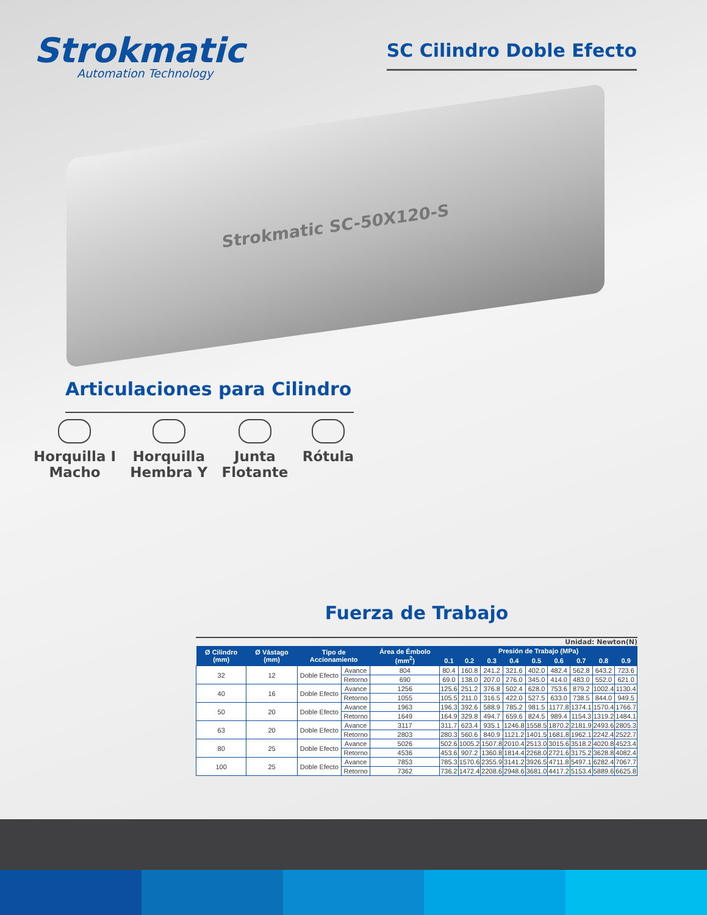Strokmatic
Automation Technology
SC Cilindro Doble Efecto
Strokmatic SC-50X120-S
Articulaciones para Cilindro
Horquilla I
Macho
Horquilla
Hembra Y
Junta
Flotante
Rótula
Fuerza de Trabajo
Unidad: Newton(N)
| Ø Cilindro (mm) | Ø Vástago (mm) | Tipo de Accionamiento | | Área de Émbolo (mm<sup>2</sup>) | Presión de Trabajo (MPa) | | | | | | | | |
| --- | --- | --- | --- | --- | --- | --- | --- | --- | --- | --- | --- | --- | --- |
| | | | | | 0.1 | 0.2 | 0.3 | 0.4 | 0.5 | 0.6 | 0.7 | 0.8 | 0.9 |
| 32 | 12 | Doble Efecto | Avance | 804 | 80.4 | 160.8 | 241.2 | 321.6 | 402.0 | 482.4 | 562.8 | 643.2 | 723.6 |
| | | | Retorno | 690 | 69.0 | 138.0 | 207.0 | 276.0 | 345.0 | 414.0 | 483.0 | 552.0 | 621.0 |
| 40 | 16 | Doble Efecto | Avance | 1256 | 125.6 | 251.2 | 376.8 | 502.4 | 628.0 | 753.6 | 879.2 | 1002.4 | 1130.4 |
| | | | Retorno | 1055 | 105.5 | 211.0 | 316.5 | 422.0 | 527.5 | 633.0 | 738.5 | 844.0 | 949.5 |
| 50 | 20 | Doble Efecto | Avance | 1963 | 196.3 | 392.6 | 588.9 | 785.2 | 981.5 | 1177.8 | 1374.1 | 1570.4 | 1766.7 |
| | | | Retorno | 1649 | 164.9 | 329.8 | 494.7 | 659.6 | 824.5 | 989.4 | 1154.3 | 1319.2 | 1484.1 |
| 63 | 20 | Doble Efecto | Avance | 3117 | 311.7 | 623.4 | 935.1 | 1246.8 | 1558.5 | 1870.2 | 2181.9 | 2493.6 | 2805.3 |
| | | | Retorno | 2803 | 280.3 | 560.6 | 840.9 | 1121.2 | 1401.5 | 1681.8 | 1962.1 | 2242.4 | 2522.7 |
| 80 | 25 | Doble Efecto | Avance | 5026 | 502.6 | 1005.2 | 1507.8 | 2010.4 | 2513.0 | 3015.6 | 3518.2 | 4020.8 | 4523.4 |
| | | | Retorno | 4536 | 453.6 | 907.2 | 1360.8 | 1814.4 | 2268.0 | 2721.6 | 3175.2 | 3628.8 | 4082.4 |
| 100 | 25 | Doble Efecto | Avance | 7853 | 785.3 | 1570.6 | 2355.9 | 3141.2 | 3926.5 | 4711.8 | 5497.1 | 6282.4 | 7067.7 |
| | | | Retorno | 7362 | 736.2 | 1472.4 | 2208.6 | 2948.6 | 3681.0 | 4417.2 | 5153.4 | 5889.6 | 6625.8 |